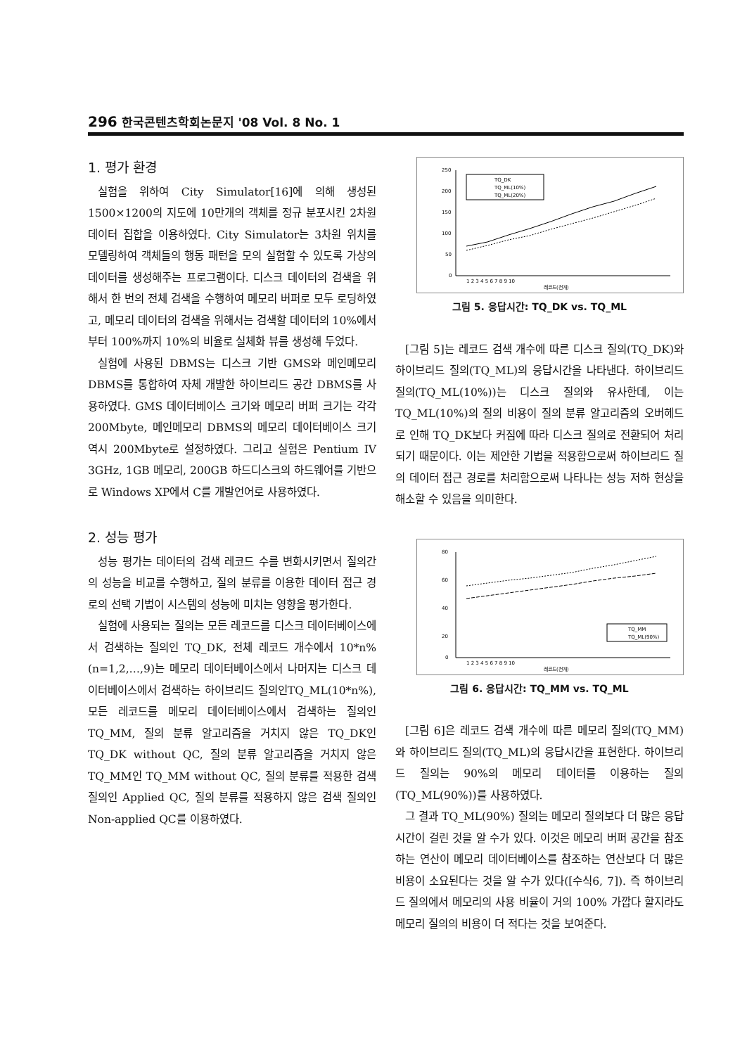296 한국콘텐츠학회논문지 '08 Vol. 8 No. 1
1. 평가 환경
실험을 위하여 City Simulator[16]에 의해 생성된 1500×1200의 지도에 10만개의 객체를 정규 분포시킨 2차원 데이터 집합을 이용하였다. City Simulator는 3차원 위치를 모델링하여 객체들의 행동 패턴을 모의 실험할 수 있도록 가상의 데이터를 생성해주는 프로그램이다. 디스크 데이터의 검색을 위해서 한 번의 전체 검색을 수행하여 메모리 버퍼로 모두 로딩하였고, 메모리 데이터의 검색을 위해서는 검색할 데이터의 10%에서부터 100%까지 10%의 비율로 실체화 뷰를 생성해 두었다.
실험에 사용된 DBMS는 디스크 기반 GMS와 메인메모리 DBMS를 통합하여 자체 개발한 하이브리드 공간 DBMS를 사용하였다. GMS 데이터베이스 크기와 메모리 버퍼 크기는 각각 200Mbyte, 메인메모리 DBMS의 메모리 데이터베이스 크기 역시 200Mbyte로 설정하였다. 그리고 실험은 Pentium IV 3GHz, 1GB 메모리, 200GB 하드디스크의 하드웨어를 기반으로 Windows XP에서 C를 개발언어로 사용하였다.
2. 성능 평가
성능 평가는 데이터의 검색 레코드 수를 변화시키면서 질의간의 성능을 비교를 수행하고, 질의 분류를 이용한 데이터 접근 경로의 선택 기법이 시스템의 성능에 미치는 영향을 평가한다.
실험에 사용되는 질의는 모든 레코드를 디스크 데이터베이스에서 검색하는 질의인 TQ_DK, 전체 레코드 개수에서 10*n%(n=1,2,…,9)는 메모리 데이터베이스에서 나머지는 디스크 데이터베이스에서 검색하는 하이브리드 질의인TQ_ML(10*n%), 모든 레코드를 메모리 데이터베이스에서 검색하는 질의인 TQ_MM, 질의 분류 알고리즘을 거치지 않은 TQ_DK인 TQ_DK without QC, 질의 분류 알고리즘을 거치지 않은 TQ_MM인 TQ_MM without QC, 질의 분류를 적용한 검색 질의인 Applied QC, 질의 분류를 적용하지 않은 검색 질의인 Non-applied QC를 이용하였다.
250
200
150
100
50
0
TQ_DK
TQ_ML(10%)
TQ_ML(20%)
1 2 3 4 5 6 7 8 9 10
레코드(천개)
그림 5. 응답시간: TQ_DK vs. TQ_ML
[그림 5]는 레코드 검색 개수에 따른 디스크 질의(TQ_DK)와 하이브리드 질의(TQ_ML)의 응답시간을 나타낸다. 하이브리드 질의(TQ_ML(10%))는 디스크 질의와 유사한데, 이는 TQ_ML(10%)의 질의 비용이 질의 분류 알고리즘의 오버헤드로 인해 TQ_DK보다 커짐에 따라 디스크 질의로 전환되어 처리되기 때문이다. 이는 제안한 기법을 적용함으로써 하이브리드 질의 데이터 접근 경로를 처리함으로써 나타나는 성능 저하 현상을 해소할 수 있음을 의미한다.
80
60
40
20
0
TQ_MM
TQ_ML(90%)
1 2 3 4 5 6 7 8 9 10
레코드(천개)
그림 6. 응답시간: TQ_MM vs. TQ_ML
[그림 6]은 레코드 검색 개수에 따른 메모리 질의(TQ_MM)와 하이브리드 질의(TQ_ML)의 응답시간을 표현한다. 하이브리드 질의는 90%의 메모리 데이터를 이용하는 질의(TQ_ML(90%))를 사용하였다.
그 결과 TQ_ML(90%) 질의는 메모리 질의보다 더 많은 응답 시간이 걸린 것을 알 수가 있다. 이것은 메모리 버퍼 공간을 참조하는 연산이 메모리 데이터베이스를 참조하는 연산보다 더 많은 비용이 소요된다는 것을 알 수가 있다([수식6, 7]). 즉 하이브리드 질의에서 메모리의 사용 비율이 거의 100% 가깝다 할지라도 메모리 질의의 비용이 더 적다는 것을 보여준다.